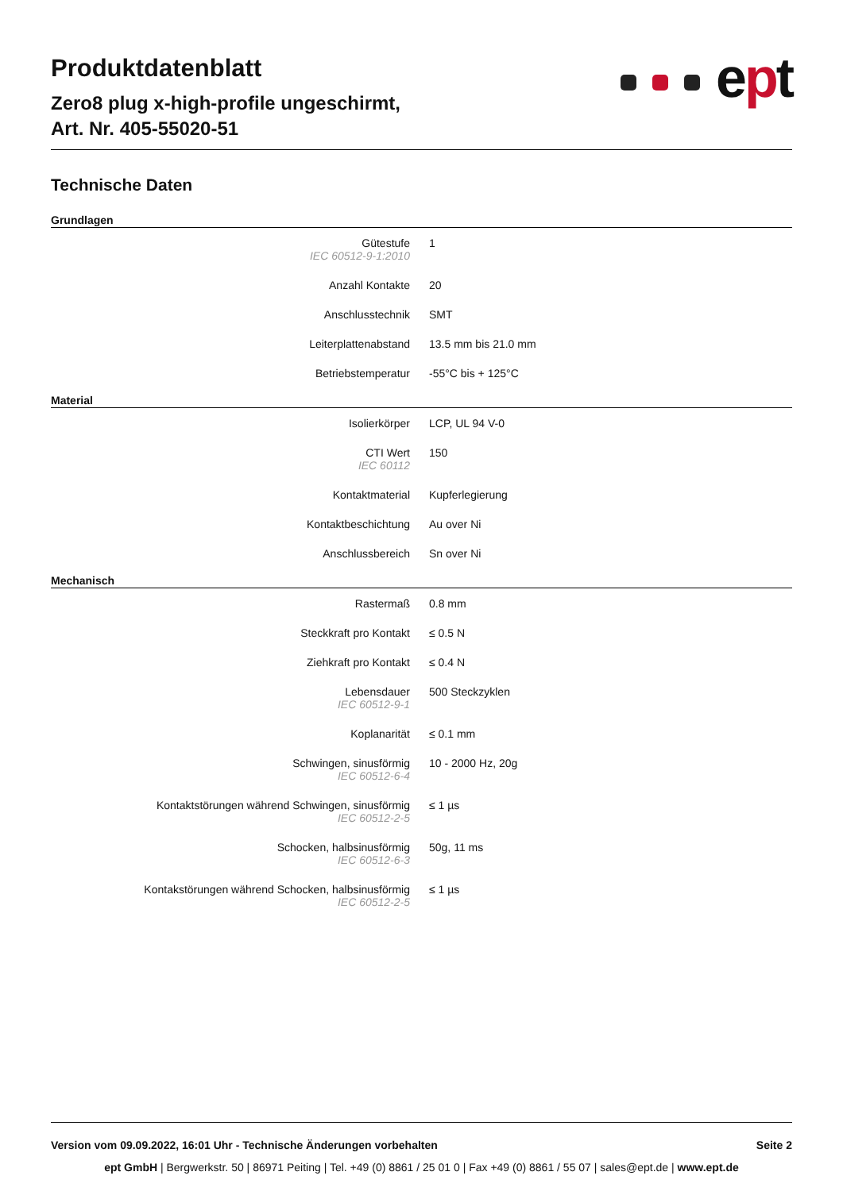Produktdatenblatt
Zero8 plug x-high-profile ungeschirmt,
Art. Nr. 405-55020-51
ept
Technische Daten
Grundlagen
| Gütestufe IEC 60512-9-1:2010 | 1 |
| Anzahl Kontakte | 20 |
| Anschlusstechnik | SMT |
| Leiterplattenabstand | 13.5 mm bis 21.0 mm |
| Betriebstemperatur | -55°C bis + 125°C |
Material
| Isolierkörper | LCP, UL 94 V-0 |
| CTI Wert IEC 60112 | 150 |
| Kontaktmaterial | Kupferlegierung |
| Kontaktbeschichtung | Au over Ni |
| Anschlussbereich | Sn over Ni |
Mechanisch
| Rastermaß | 0.8 mm |
| Steckkraft pro Kontakt | ≤ 0.5 N |
| Ziehkraft pro Kontakt | ≤ 0.4 N |
| Lebensdauer IEC 60512-9-1 | 500 Steckzyklen |
| Koplanarität | ≤ 0.1 mm |
| Schwingen, sinusförmig IEC 60512-6-4 | 10 - 2000 Hz, 20g |
| Kontaktstörungen während Schwingen, sinusförmig IEC 60512-2-5 | ≤ 1 µs |
| Schocken, halbsinusförmig IEC 60512-6-3 | 50g, 11 ms |
| Kontakstörungen während Schocken, halbsinusförmig IEC 60512-2-5 | ≤ 1 µs |
Version vom 09.09.2022, 16:01 Uhr - Technische Änderungen vorbehalten Seite 2
ept GmbH | Bergwerkstr. 50 | 86971 Peiting | Tel. +49 (0) 8861 / 25 01 0 | Fax +49 (0) 8861 / 55 07 | sales@ept.de | www.ept.de